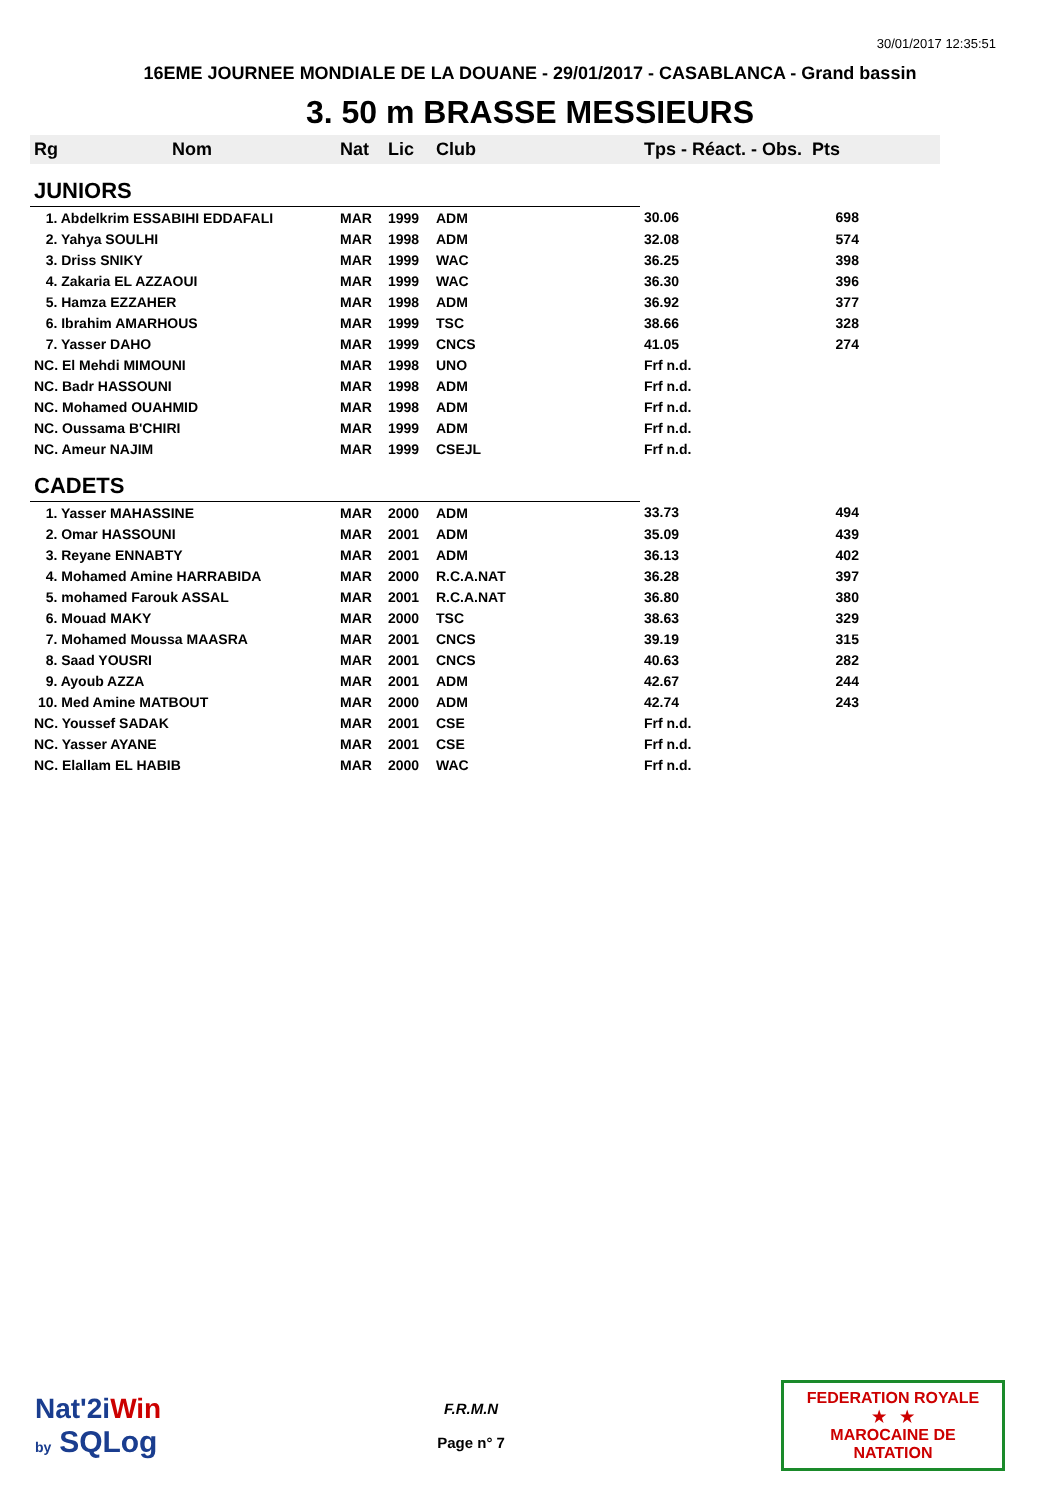30/01/2017 12:35:51
16EME JOURNEE MONDIALE DE LA DOUANE - 29/01/2017 - CASABLANCA - Grand bassin
3. 50 m BRASSE MESSIEURS
| Rg | Nom | Nat | Lic | Club | Tps - Réact. - Obs. Pts | |
| --- | --- | --- | --- | --- | --- | --- |
| JUNIORS | | | | | | |
| 1. Abdelkrim ESSABIHI EDDAFALI | | MAR | 1999 | ADM | 30.06 | 698 |
| 2. Yahya SOULHI | | MAR | 1998 | ADM | 32.08 | 574 |
| 3. Driss SNIKY | | MAR | 1999 | WAC | 36.25 | 398 |
| 4. Zakaria EL AZZAOUI | | MAR | 1999 | WAC | 36.30 | 396 |
| 5. Hamza EZZAHER | | MAR | 1998 | ADM | 36.92 | 377 |
| 6. Ibrahim AMARHOUS | | MAR | 1999 | TSC | 38.66 | 328 |
| 7. Yasser DAHO | | MAR | 1999 | CNCS | 41.05 | 274 |
| NC. El Mehdi MIMOUNI | | MAR | 1998 | UNO | Frf n.d. | |
| NC. Badr HASSOUNI | | MAR | 1998 | ADM | Frf n.d. | |
| NC. Mohamed OUAHMID | | MAR | 1998 | ADM | Frf n.d. | |
| NC. Oussama B'CHIRI | | MAR | 1999 | ADM | Frf n.d. | |
| NC. Ameur NAJIM | | MAR | 1999 | CSEJL | Frf n.d. | |
| CADETS | | | | | | |
| 1. Yasser MAHASSINE | | MAR | 2000 | ADM | 33.73 | 494 |
| 2. Omar HASSOUNI | | MAR | 2001 | ADM | 35.09 | 439 |
| 3. Reyane ENNABTY | | MAR | 2001 | ADM | 36.13 | 402 |
| 4. Mohamed Amine HARRABIDA | | MAR | 2000 | R.C.A.NAT | 36.28 | 397 |
| 5. mohamed Farouk ASSAL | | MAR | 2001 | R.C.A.NAT | 36.80 | 380 |
| 6. Mouad MAKY | | MAR | 2000 | TSC | 38.63 | 329 |
| 7. Mohamed Moussa MAASRA | | MAR | 2001 | CNCS | 39.19 | 315 |
| 8. Saad YOUSRI | | MAR | 2001 | CNCS | 40.63 | 282 |
| 9. Ayoub AZZA | | MAR | 2001 | ADM | 42.67 | 244 |
| 10. Med Amine MATBOUT | | MAR | 2000 | ADM | 42.74 | 243 |
| NC. Youssef SADAK | | MAR | 2001 | CSE | Frf n.d. | |
| NC. Yasser AYANE | | MAR | 2001 | CSE | Frf n.d. | |
| NC. Elallam EL HABIB | | MAR | 2000 | WAC | Frf n.d. | |
Nat'2iWin
by SQLog
F.R.M.N
Page n° 7
FEDERATION ROYALE
★ ★
MAROCAINE DE NATATION